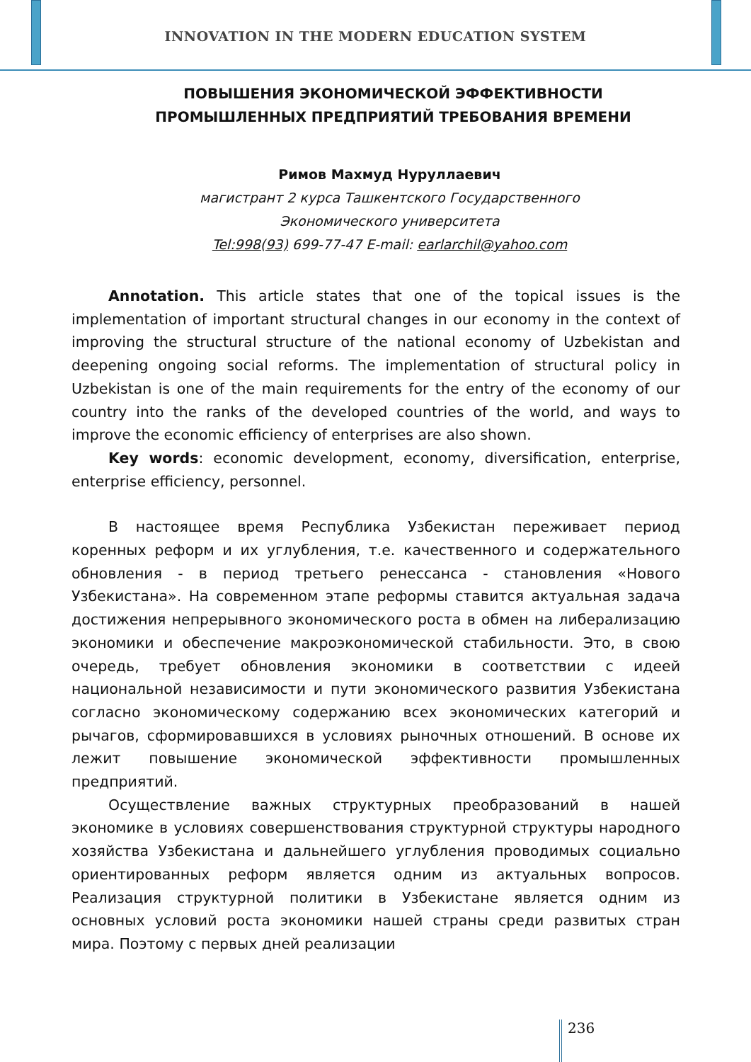INNOVATION IN THE MODERN EDUCATION SYSTEM
ПОВЫШЕНИЯ ЭКОНОМИЧЕСКОЙ ЭФФЕКТИВНОСТИ ПРОМЫШЛЕННЫХ ПРЕДПРИЯТИЙ ТРЕБОВАНИЯ ВРЕМЕНИ
Римов Махмуд Нуруллаевич
магистрант 2 курса Ташкентского Государственного
Экономического университета
Tel:998(93) 699-77-47 E-mail: earlarchil@yahoo.com
Annotation. This article states that one of the topical issues is the implementation of important structural changes in our economy in the context of improving the structural structure of the national economy of Uzbekistan and deepening ongoing social reforms. The implementation of structural policy in Uzbekistan is one of the main requirements for the entry of the economy of our country into the ranks of the developed countries of the world, and ways to improve the economic efficiency of enterprises are also shown.
Key words: economic development, economy, diversification, enterprise, enterprise efficiency, personnel.
В настоящее время Республика Узбекистан переживает период коренных реформ и их углубления, т.е. качественного и содержательного обновления - в период третьего ренессанса - становления «Нового Узбекистана». На современном этапе реформы ставится актуальная задача достижения непрерывного экономического роста в обмен на либерализацию экономики и обеспечение макроэкономической стабильности. Это, в свою очередь, требует обновления экономики в соответствии с идеей национальной независимости и пути экономического развития Узбекистана согласно экономическому содержанию всех экономических категорий и рычагов, сформировавшихся в условиях рыночных отношений. В основе их лежит повышение экономической эффективности промышленных предприятий.
Осуществление важных структурных преобразований в нашей экономике в условиях совершенствования структурной структуры народного хозяйства Узбекистана и дальнейшего углубления проводимых социально ориентированных реформ является одним из актуальных вопросов. Реализация структурной политики в Узбекистане является одним из основных условий роста экономики нашей страны среди развитых стран мира. Поэтому с первых дней реализации
236